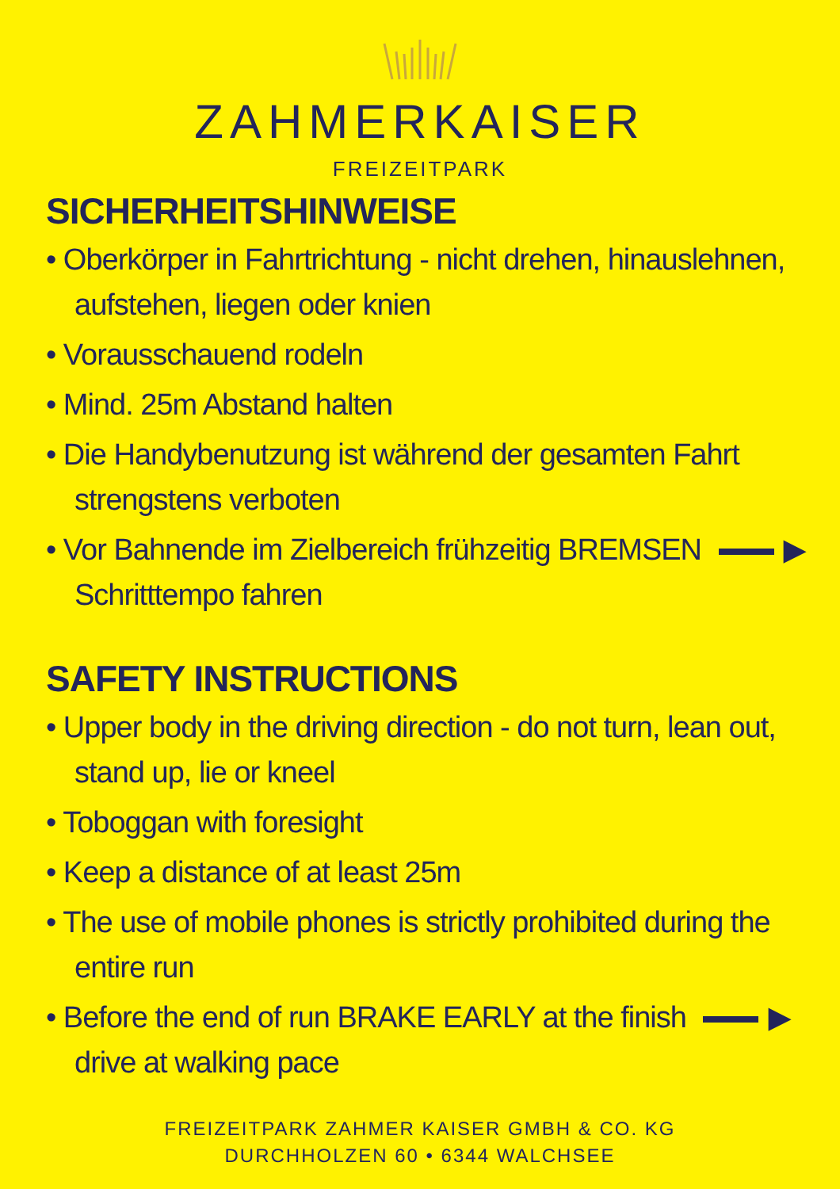ZAHMERKAISER
FREIZEITPARK
SICHERHEITSHINWEISE
• Oberkörper in Fahrtrichtung - nicht drehen, hinauslehnen, aufstehen, liegen oder knien
• Vorausschauend rodeln
• Mind. 25m Abstand halten
• Die Handybenutzung ist während der gesamten Fahrt strengstens verboten
• Vor Bahnende im Zielbereich frühzeitig BREMSEN ▶ Schritttempo fahren
SAFETY INSTRUCTIONS
• Upper body in the driving direction - do not turn, lean out, stand up, lie or kneel
• Toboggan with foresight
• Keep a distance of at least 25m
• The use of mobile phones is strictly prohibited during the entire run
• Before the end of run BRAKE EARLY at the finish ▶ drive at walking pace
FREIZEITPARK ZAHMER KAISER GMBH & CO. KG
DURCHHOLZEN 60 • 6344 WALCHSEE